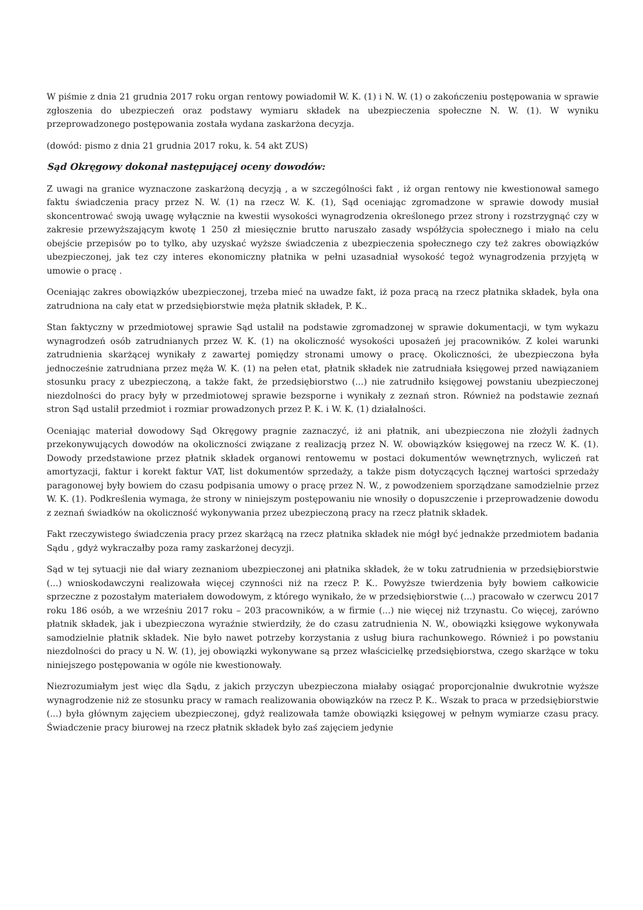W piśmie z dnia 21 grudnia 2017 roku organ rentowy powiadomił W. K. (1) i N. W. (1) o zakończeniu postępowania w sprawie zgłoszenia do ubezpieczeń oraz podstawy wymiaru składek na ubezpieczenia społeczne N. W. (1). W wyniku przeprowadzonego postępowania została wydana zaskarżona decyzja.
(dowód: pismo z dnia 21 grudnia 2017 roku, k. 54 akt ZUS)
Sąd Okręgowy dokonał następującej oceny dowodów:
Z uwagi na granice wyznaczone zaskarżoną decyzją , a w szczególności fakt , iż organ rentowy nie kwestionował samego faktu świadczenia pracy przez N. W. (1) na rzecz W. K. (1), Sąd oceniając zgromadzone w sprawie dowody musiał skoncentrować swoją uwagę wyłącznie na kwestii wysokości wynagrodzenia określonego przez strony i rozstrzygnąć czy w zakresie przewyższającym kwotę 1 250 zł miesięcznie brutto naruszało zasady współżycia społecznego i miało na celu obejście przepisów po to tylko, aby uzyskać wyższe świadczenia z ubezpieczenia społecznego czy też zakres obowiązków ubezpieczonej, jak tez czy interes ekonomiczny płatnika w pełni uzasadniał wysokość tegoż wynagrodzenia przyjętą w umowie o pracę .
Oceniając zakres obowiązków ubezpieczonej, trzeba mieć na uwadze fakt, iż poza pracą na rzecz płatnika składek, była ona zatrudniona na cały etat w przedsiębiorstwie męża płatnik składek, P. K..
Stan faktyczny w przedmiotowej sprawie Sąd ustalił na podstawie zgromadzonej w sprawie dokumentacji, w tym wykazu wynagrodzeń osób zatrudnianych przez W. K. (1) na okoliczność wysokości uposażeń jej pracowników. Z kolei warunki zatrudnienia skarżącej wynikały z zawartej pomiędzy stronami umowy o pracę. Okoliczności, że ubezpieczona była jednocześnie zatrudniana przez męża W. K. (1) na pełen etat, płatnik składek nie zatrudniała księgowej przed nawiązaniem stosunku pracy z ubezpieczoną, a także fakt, że przedsiębiorstwo (...) nie zatrudniło księgowej powstaniu ubezpieczonej niezdolności do pracy były w przedmiotowej sprawie bezsporne i wynikały z zeznań stron. Również na podstawie zeznań stron Sąd ustalił przedmiot i rozmiar prowadzonych przez P. K. i W. K. (1) działalności.
Oceniając materiał dowodowy Sąd Okręgowy pragnie zaznaczyć, iż ani płatnik, ani ubezpieczona nie złożyli żadnych przekonywujących dowodów na okoliczności związane z realizacją przez N. W. obowiązków księgowej na rzecz W. K. (1). Dowody przedstawione przez płatnik składek organowi rentowemu w postaci dokumentów wewnętrznych, wyliczeń rat amortyzacji, faktur i korekt faktur VAT, list dokumentów sprzedaży, a także pism dotyczących łącznej wartości sprzedaży paragonowej były bowiem do czasu podpisania umowy o pracę przez N. W., z powodzeniem sporządzane samodzielnie przez W. K. (1). Podkreślenia wymaga, że strony w niniejszym postępowaniu nie wnosiły o dopuszczenie i przeprowadzenie dowodu z zeznań świadków na okoliczność wykonywania przez ubezpieczoną pracy na rzecz płatnik składek.
Fakt rzeczywistego świadczenia pracy przez skarżącą na rzecz płatnika składek nie mógł być jednakże przedmiotem badania Sądu , gdyż wykraczałby poza ramy zaskarżonej decyzji.
Sąd w tej sytuacji nie dał wiary zeznaniom ubezpieczonej ani płatnika składek, że w toku zatrudnienia w przedsiębiorstwie (...) wnioskodawczyni realizowała więcej czynności niż na rzecz P. K.. Powyższe twierdzenia były bowiem całkowicie sprzeczne z pozostałym materiałem dowodowym, z którego wynikało, że w przedsiębiorstwie (...) pracowało w czerwcu 2017 roku 186 osób, a we wrześniu 2017 roku – 203 pracowników, a w firmie (...) nie więcej niż trzynastu. Co więcej, zarówno płatnik składek, jak i ubezpieczona wyraźnie stwierdziły, że do czasu zatrudnienia N. W., obowiązki księgowe wykonywała samodzielnie płatnik składek. Nie było nawet potrzeby korzystania z usług biura rachunkowego. Również i po powstaniu niezdolności do pracy u N. W. (1), jej obowiązki wykonywane są przez właścicielkę przedsiębiorstwa, czego skarżące w toku niniejszego postępowania w ogóle nie kwestionowały.
Niezrozumiałym jest więc dla Sądu, z jakich przyczyn ubezpieczona miałaby osiągać proporcjonalnie dwukrotnie wyższe wynagrodzenie niż ze stosunku pracy w ramach realizowania obowiązków na rzecz P. K.. Wszak to praca w przedsiębiorstwie (...) była głównym zajęciem ubezpieczonej, gdyż realizowała tamże obowiązki księgowej w pełnym wymiarze czasu pracy. Świadczenie pracy biurowej na rzecz płatnik składek było zaś zajęciem jedynie